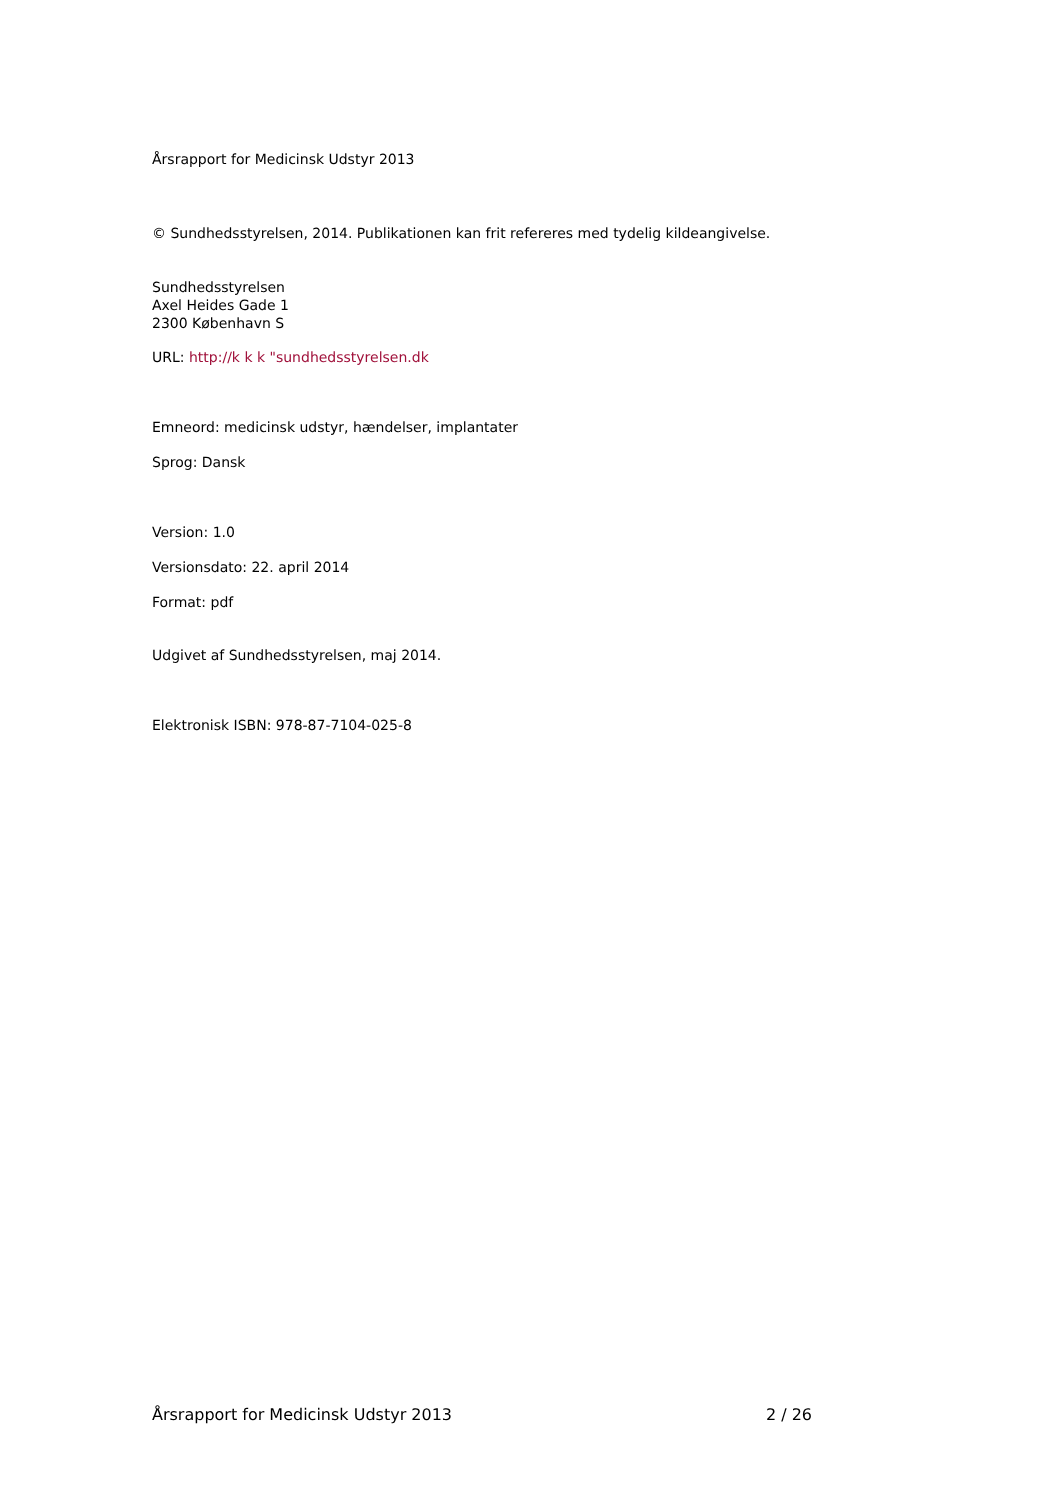Årsrapport for Medicinsk Udstyr 2013
© Sundhedsstyrelsen, 2014. Publikationen kan frit refereres med tydelig kildeangivelse.
Sundhedsstyrelsen
Axel Heides Gade 1
2300 København S
URL: http://k k k "sundhedsstyrelsen.dk
Emneord: medicinsk udstyr, hændelser, implantater
Sprog: Dansk
Version: 1.0
Versionsdato: 22. april 2014
Format: pdf
Udgivet af Sundhedsstyrelsen, maj 2014.
Elektronisk ISBN: 978-87-7104-025-8
Årsrapport for Medicinsk Udstyr 2013 2 / 26